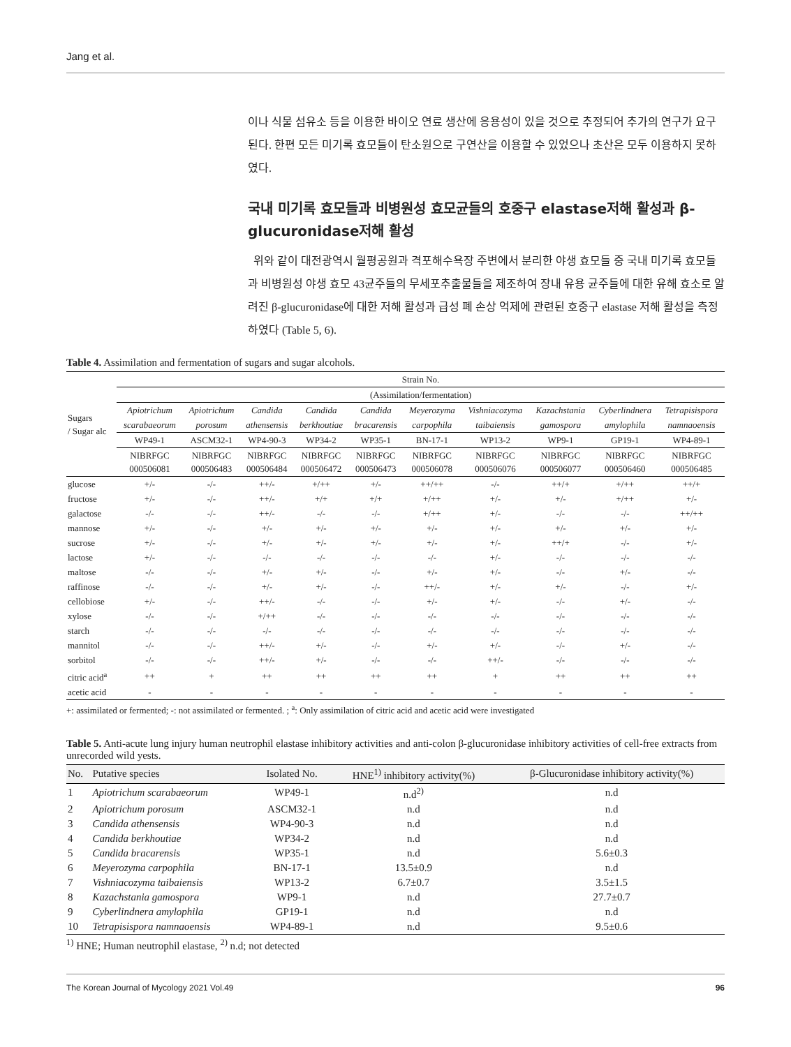Jang et al.
이나 식물 섬유소 등을 이용한 바이오 연료 생산에 응용성이 있을 것으로 추정되어 추가의 연구가 요구된다. 한편 모든 미기록 효모들이 탄소원으로 구연산을 이용할 수 있었으나 초산은 모두 이용하지 못하였다.
국내 미기록 효모들과 비병원성 효모균들의 호중구 elastase저해 활성과 β-glucuronidase저해 활성
위와 같이 대전광역시 월평공원과 격포해수욕장 주변에서 분리한 야생 효모들 중 국내 미기록 효모들과 비병원성 야생 효모 43균주들의 무세포추출물들을 제조하여 장내 유용 균주들에 대한 유해 효소로 알려진 β-glucuronidase에 대한 저해 활성과 급성 폐 손상 억제에 관련된 호중구 elastase 저해 활성을 측정하였다 (Table 5, 6).
Table 4. Assimilation and fermentation of sugars and sugar alcohols.
| Sugars / Sugar alc | Strain No. | | | | | | | | | |
| --- | --- | --- | --- | --- | --- | --- | --- | --- | --- | --- |
| | (Assimilation/fermentation) | | | | | | | | | |
| | Apiotrichum | Apiotrichum | Candida | Candida | Candida | Meyerozyma | Vishniacozyma | Kazachstania | Cyberlindnera | Tetrapisispora |
| | scarabaeorum | porosum | athensensis | berkhoutiae | bracarensis | carpophila | taibaiensis | gamospora | amylophila | namnaoensis |
| | WP49-1 | ASCM32-1 | WP4-90-3 | WP34-2 | WP35-1 | BN-17-1 | WP13-2 | WP9-1 | GP19-1 | WP4-89-1 |
| | NIBRFGC 000506081 | NIBRFGC 000506483 | NIBRFGC 000506484 | NIBRFGC 000506472 | NIBRFGC 000506473 | NIBRFGC 000506078 | NIBRFGC 000506076 | NIBRFGC 000506077 | NIBRFGC 000506460 | NIBRFGC 000506485 |
| glucose | +/- | -/- | ++/- | +/++ | +/- | ++/++ | -/- | ++/+ | +/++ | ++/+ |
| fructose | +/- | -/- | ++/- | +/+ | +/+ | +/++ | +/- | +/- | +/++ | +/- |
| galactose | -/- | -/- | ++/- | -/- | -/- | +/++ | +/- | -/- | -/- | ++/++ |
| mannose | +/- | -/- | +/- | +/- | +/- | +/- | +/- | +/- | +/- | +/- |
| sucrose | +/- | -/- | +/- | +/- | +/- | +/- | +/- | ++/+ | -/- | +/- |
| lactose | +/- | -/- | -/- | -/- | -/- | -/- | +/- | -/- | -/- | -/- |
| maltose | -/- | -/- | +/- | +/- | -/- | +/- | +/- | -/- | +/- | -/- |
| raffinose | -/- | -/- | +/- | +/- | -/- | ++/- | +/- | +/- | -/- | +/- |
| cellobiose | +/- | -/- | ++/- | -/- | -/- | +/- | +/- | -/- | +/- | -/- |
| xylose | -/- | -/- | +/++ | -/- | -/- | -/- | -/- | -/- | -/- | -/- |
| starch | -/- | -/- | -/- | -/- | -/- | -/- | -/- | -/- | -/- | -/- |
| mannitol | -/- | -/- | ++/- | +/- | -/- | +/- | +/- | -/- | +/- | -/- |
| sorbitol | -/- | -/- | ++/- | +/- | -/- | -/- | ++/- | -/- | -/- | -/- |
| citric acid<sup>a</sup> | ++ | + | ++ | ++ | ++ | ++ | + | ++ | ++ | ++ |
| acetic acid | - | - | - | - | - | - | - | - | - | - |
+: assimilated or fermented; -: not assimilated or fermented. ; <sup>a</sup>: Only assimilation of citric acid and acetic acid were investigated
Table 5. Anti-acute lung injury human neutrophil elastase inhibitory activities and anti-colon β-glucuronidase inhibitory activities of cell-free extracts from unrecorded wild yests.
| No. | Putative species | Isolated No. | HNE<sup>1)</sup> inhibitory activity(%) | β-Glucuronidase inhibitory activity(%) |
| --- | --- | --- | --- | --- |
| 1 | Apiotrichum scarabaeorum | WP49-1 | n.d<sup>2)</sup> | n.d |
| 2 | Apiotrichum porosum | ASCM32-1 | n.d | n.d |
| 3 | Candida athensensis | WP4-90-3 | n.d | n.d |
| 4 | Candida berkhoutiae | WP34-2 | n.d | n.d |
| 5 | Candida bracarensis | WP35-1 | n.d | 5.6±0.3 |
| 6 | Meyerozyma carpophila | BN-17-1 | 13.5±0.9 | n.d |
| 7 | Vishniacozyma taibaiensis | WP13-2 | 6.7±0.7 | 3.5±1.5 |
| 8 | Kazachstania gamospora | WP9-1 | n.d | 27.7±0.7 |
| 9 | Cyberlindnera amylophila | GP19-1 | n.d | n.d |
| 10 | Tetrapisispora namnaoensis | WP4-89-1 | n.d | 9.5±0.6 |
<sup>1)</sup> HNE; Human neutrophil elastase, <sup>2)</sup> n.d; not detected
The Korean Journal of Mycology 2021 Vol.49 96